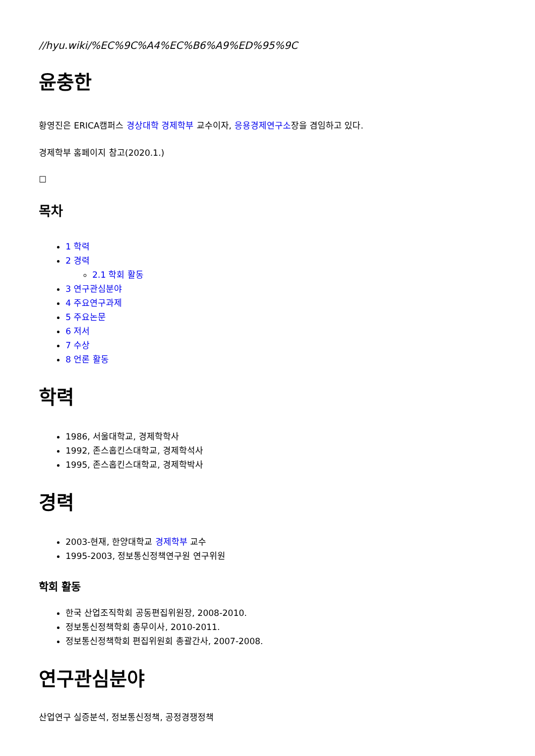//hyu.wiki/%EC%9C%A4%EC%B6%A9%ED%95%9C
윤충한
황영진은 ERICA캠퍼스 경상대학 경제학부 교수이자, 응용경제연구소장을 겸임하고 있다.
경제학부 홈페이지 참고(2020.1.)
☐
목차
1 학력
2 경력
2.1 학회 활동
3 연구관심분야
4 주요연구과제
5 주요논문
6 저서
7 수상
8 언론 활동
학력
1986, 서울대학교, 경제학학사
1992, 존스홉킨스대학교, 경제학석사
1995, 존스홉킨스대학교, 경제학박사
경력
2003-현재, 한양대학교 경제학부 교수
1995-2003, 정보통신정책연구원 연구위원
학회 활동
한국 산업조직학회 공동편집위원장, 2008-2010.
정보통신정책학회 총무이사, 2010-2011.
정보통신정책학회 편집위원회 총괄간사, 2007-2008.
연구관심분야
산업연구 실증분석, 정보통신정책, 공정경쟁정책